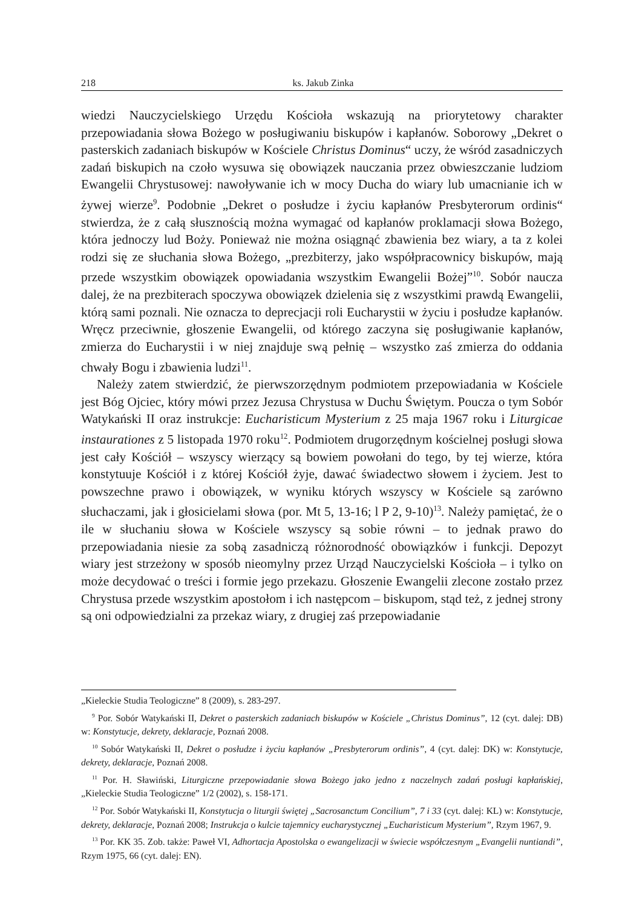218 ks. Jakub Zinka
wiedzi Nauczycielskiego Urzędu Kościoła wskazują na priorytetowy charakter przepowiadania słowa Bożego w posługiwaniu biskupów i kapłanów. Soborowy „Dekret o pasterskich zadaniach biskupów w Kościele Christus Dominus“ uczy, że wśród zasadniczych zadań biskupich na czoło wysuwa się obowiązek nauczania przez obwieszczanie ludziom Ewangelii Chrystusowej: nawoływanie ich w mocy Ducha do wiary lub umacnianie ich w żywej wierze<sup>9</sup>. Podobnie „Dekret o posłudze i życiu kapłanów Presbyterorum ordinis“ stwierdza, że z całą słusznością można wymagać od kapłanów proklamacji słowa Bożego, która jednoczy lud Boży. Ponieważ nie można osiągnąć zbawienia bez wiary, a ta z kolei rodzi się ze słuchania słowa Bożego, „prezbiterzy, jako współpracownicy biskupów, mają przede wszystkim obowiązek opowiadania wszystkim Ewangelii Bożej”<sup>10</sup>. Sobór naucza dalej, że na prezbiterach spoczywa obowiązek dzielenia się z wszystkimi prawdą Ewangelii, którą sami poznali. Nie oznacza to deprecjacji roli Eucharystii w życiu i posłudze kapłanów. Wręcz przeciwnie, głoszenie Ewangelii, od którego zaczyna się posługiwanie kapłanów, zmierza do Eucharystii i w niej znajduje swą pełnię – wszystko zaś zmierza do oddania chwały Bogu i zbawienia ludzi<sup>11</sup>.
Należy zatem stwierdzić, że pierwszorzędnym podmiotem przepowiadania w Kościele jest Bóg Ojciec, który mówi przez Jezusa Chrystusa w Duchu Świętym. Poucza o tym Sobór Watykański II oraz instrukcje: Eucharisticum Mysterium z 25 maja 1967 roku i Liturgicae instaurationes z 5 listopada 1970 roku<sup>12</sup>. Podmiotem drugorzędnym kościelnej posługi słowa jest cały Kościół – wszyscy wierzący są bowiem powołani do tego, by tej wierze, która konstytuuje Kościół i z której Kościół żyje, dawać świadectwo słowem i życiem. Jest to powszechne prawo i obowiązek, w wyniku których wszyscy w Kościele są zarówno słuchaczami, jak i głosicielami słowa (por. Mt 5, 13-16; l P 2, 9-10)<sup>13</sup>. Należy pamiętać, że o ile w słuchaniu słowa w Kościele wszyscy są sobie równi – to jednak prawo do przepowiadania niesie za sobą zasadniczą różnorodność obowiązków i funkcji. Depozyt wiary jest strzeżony w sposób nieomylny przez Urząd Nauczycielski Kościoła – i tylko on może decydować o treści i formie jego przekazu. Głoszenie Ewangelii zlecone zostało przez Chrystusa przede wszystkim apostołom i ich następcom – biskupom, stąd też, z jednej strony są oni odpowiedzialni za przekaz wiary, z drugiej zaś przepowiadanie
„Kieleckie Studia Teologiczne” 8 (2009), s. 283-297.
<sup>9</sup> Por. Sobór Watykański II, Dekret o pasterskich zadaniach biskupów w Kościele „Christus Dominus”, 12 (cyt. dalej: DB) w: Konstytucje, dekrety, deklaracje, Poznań 2008.
<sup>10</sup> Sobór Watykański II, Dekret o posłudze i życiu kapłanów „Presbyterorum ordinis”, 4 (cyt. dalej: DK) w: Konstytucje, dekrety, deklaracje, Poznań 2008.
<sup>11</sup> Por. H. Sławiński, Liturgiczne przepowiadanie słowa Bożego jako jedno z naczelnych zadań posługi kapłańskiej, „Kieleckie Studia Teologiczne” 1/2 (2002), s. 158-171.
<sup>12</sup> Por. Sobór Watykański II, Konstytucja o liturgii świętej „Sacrosanctum Concilium”, 7 i 33 (cyt. dalej: KL) w: Konstytucje, dekrety, deklaracje, Poznań 2008; Instrukcja o kulcie tajemnicy eucharystycznej „Eucharisticum Mysterium”, Rzym 1967, 9.
<sup>13</sup> Por. KK 35. Zob. także: Paweł VI, Adhortacja Apostolska o ewangelizacji w świecie współczesnym „Evangelii nuntiandi”, Rzym 1975, 66 (cyt. dalej: EN).